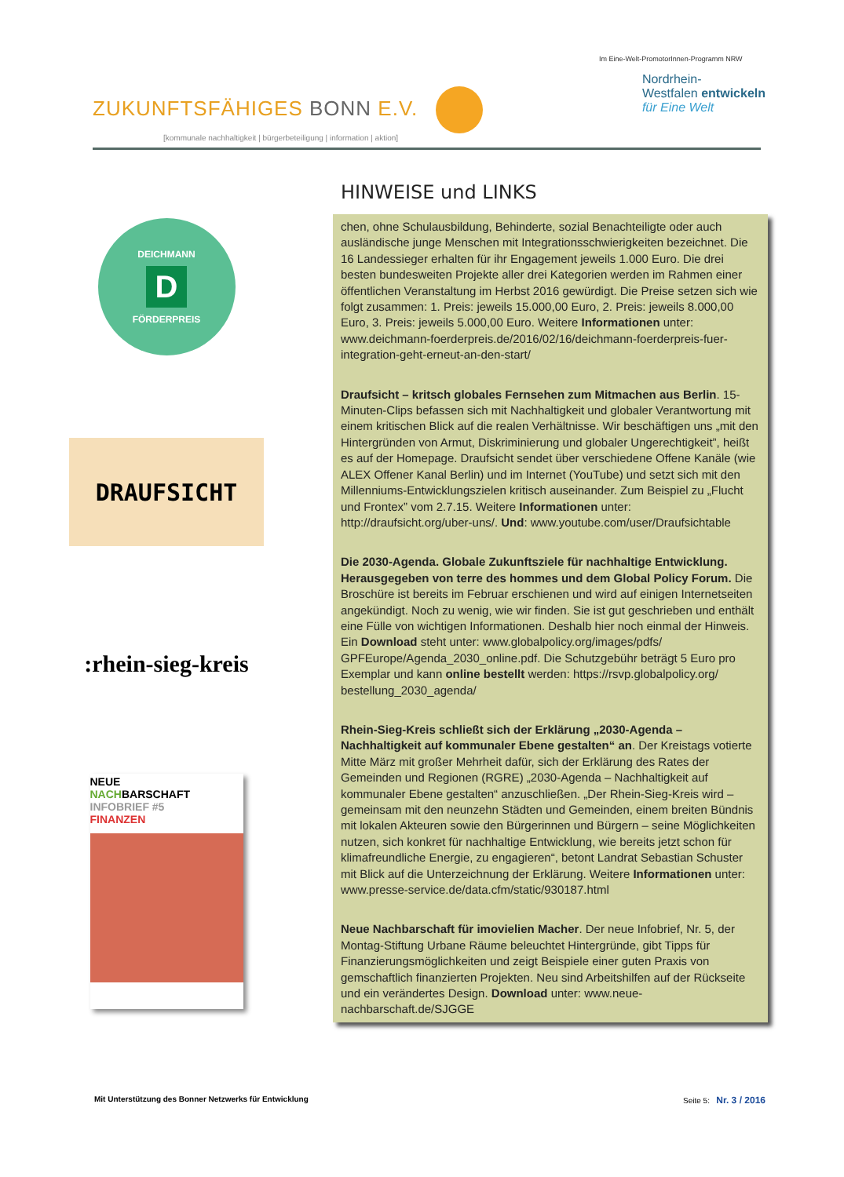ZUKUNFTSFÄHIGES BONN E.V.
[kommunale nachhaltigkeit | bürgerbeteiligung | information | aktion]
Im Eine-Welt-PromotorInnen-Programm NRW
Nordrhein-
Westfalen entwickeln
für Eine Welt
HINWEISE und LINKS
DEICHMANN
D
FÖRDERPREIS
DRAUFSICHT
:rhein-sieg-kreis
NEUE
NACHBARSCHAFT
INFOBRIEF #5
FINANZEN
chen, ohne Schulausbildung, Behinderte, sozial Benachteiligte oder auch ausländische junge Menschen mit Integrationsschwierigkeiten bezeichnet. Die 16 Landessieger erhalten für ihr Engagement jeweils 1.000 Euro. Die drei besten bundesweiten Projekte aller drei Kategorien werden im Rahmen einer öffentlichen Veranstaltung im Herbst 2016 gewürdigt. Die Preise setzen sich wie folgt zusammen: 1. Preis: jeweils 15.000,00 Euro, 2. Preis: jeweils 8.000,00 Euro, 3. Preis: jeweils 5.000,00 Euro. Weitere Informationen unter: www.deichmann-foerderpreis.de/2016/02/16/deichmann-foerderpreis-fuer-integration-geht-erneut-an-den-start/
Draufsicht – kritsch globales Fernsehen zum Mitmachen aus Berlin. 15-Minuten-Clips befassen sich mit Nachhaltigkeit und globaler Verantwortung mit einem kritischen Blick auf die realen Verhältnisse. Wir beschäftigen uns „mit den Hintergründen von Armut, Diskriminierung und globaler Ungerechtigkeit”, heißt es auf der Homepage. Draufsicht sendet über verschiedene Offene Kanäle (wie ALEX Offener Kanal Berlin) und im Internet (YouTube) und setzt sich mit den Millenniums-Entwicklungszielen kritisch auseinander. Zum Beispiel zu „Flucht und Frontex” vom 2.7.15. Weitere Informationen unter: http://draufsicht.org/uber-uns/. Und: www.youtube.com/user/Draufsichtable
Die 2030-Agenda. Globale Zukunftsziele für nachhaltige Entwicklung. Herausgegeben von terre des hommes und dem Global Policy Forum. Die Broschüre ist bereits im Februar erschienen und wird auf einigen Internetseiten angekündigt. Noch zu wenig, wie wir finden. Sie ist gut geschrieben und enthält eine Fülle von wichtigen Informationen. Deshalb hier noch einmal der Hinweis. Ein Download steht unter: www.globalpolicy.org/images/pdfs/ GPFEurope/Agenda_2030_online.pdf. Die Schutzgebühr beträgt 5 Euro pro Exemplar und kann online bestellt werden: https://rsvp.globalpolicy.org/ bestellung_2030_agenda/
Rhein-Sieg-Kreis schließt sich der Erklärung „2030-Agenda – Nachhaltigkeit auf kommunaler Ebene gestalten“ an. Der Kreistags votierte Mitte März mit großer Mehrheit dafür, sich der Erklärung des Rates der Gemeinden und Regionen (RGRE) „2030-Agenda – Nachhaltigkeit auf kommunaler Ebene gestalten“ anzuschließen. „Der Rhein-Sieg-Kreis wird – gemeinsam mit den neunzehn Städten und Gemeinden, einem breiten Bündnis mit lokalen Akteuren sowie den Bürgerinnen und Bürgern – seine Möglichkeiten nutzen, sich konkret für nachhaltige Entwicklung, wie bereits jetzt schon für klimafreundliche Energie, zu engagieren“, betont Landrat Sebastian Schuster mit Blick auf die Unterzeichnung der Erklärung. Weitere Informationen unter: www.presse-service.de/data.cfm/static/930187.html
Neue Nachbarschaft für imovielien Macher. Der neue Infobrief, Nr. 5, der Montag-Stiftung Urbane Räume beleuchtet Hintergründe, gibt Tipps für Finanzierungsmöglichkeiten und zeigt Beispiele einer guten Praxis von gemschaftlich finanzierten Projekten. Neu sind Arbeitshilfen auf der Rückseite und ein verändertes Design. Download unter: www.neue-nachbarschaft.de/SJGGE
Mit Unterstützung des Bonner Netzwerks für Entwicklung Seite 5: Nr. 3 / 2016